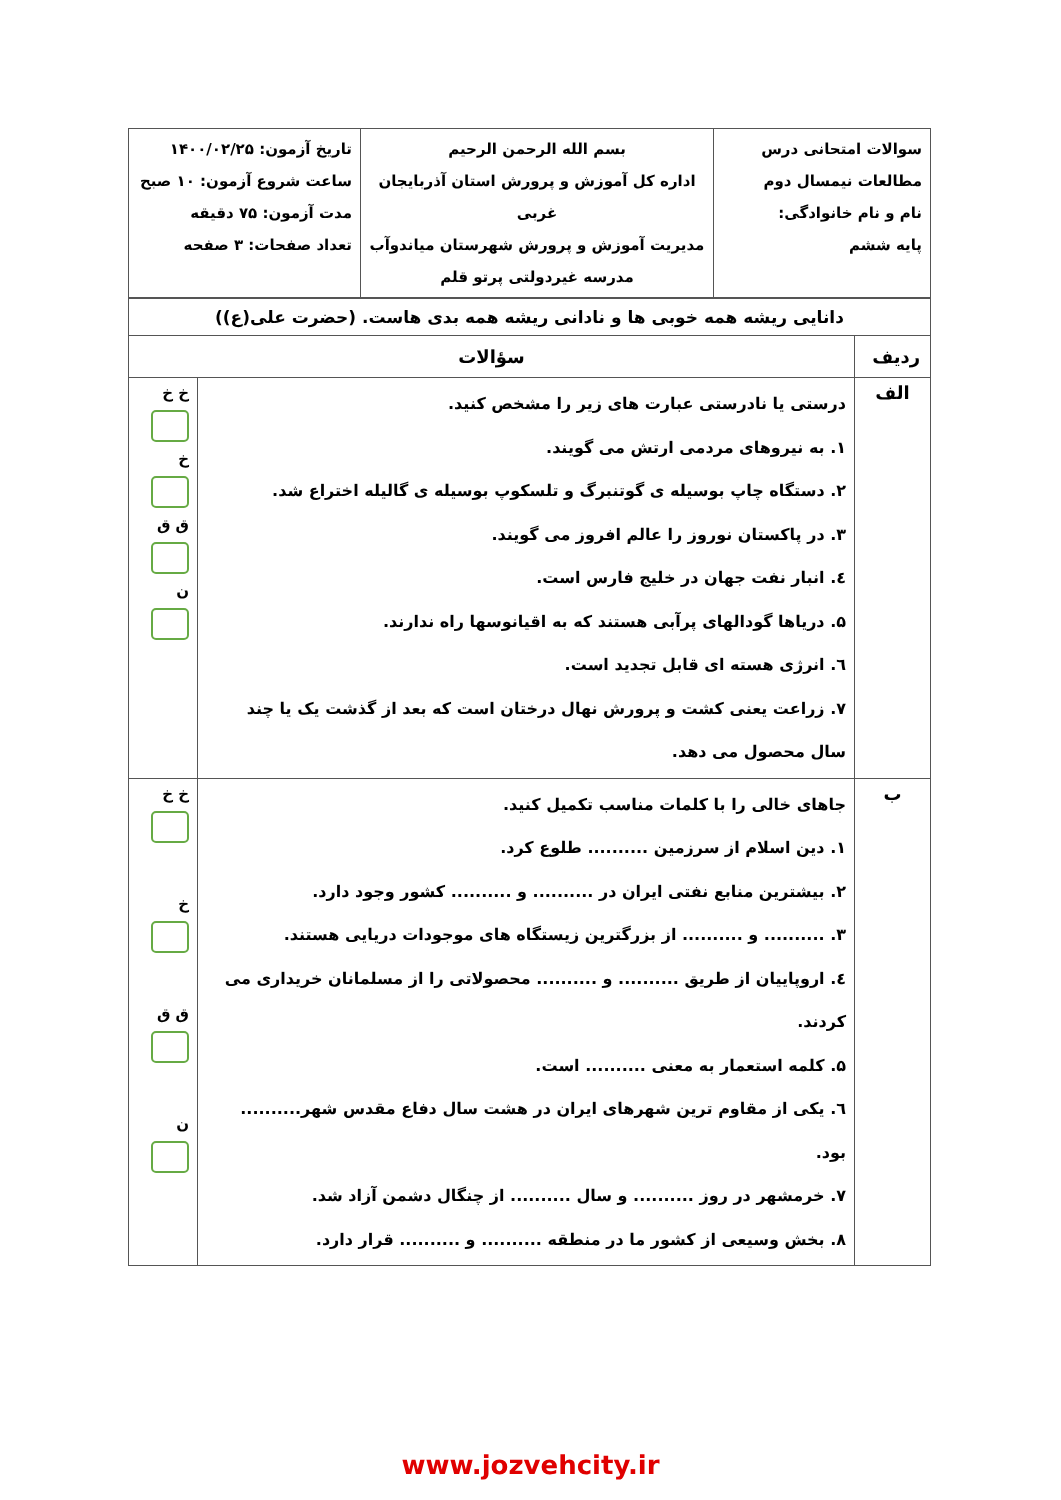| سوالات امتحانی درس مطالعات نیمسال دوم نام و نام خانوادگی: پایه ششم | بسم الله الرحمن الرحیم اداره کل آموزش و پرورش استان آذربایجان غربی مدیریت آموزش و پرورش شهرستان میاندوآب مدرسه غیردولتی پرتو قلم | تاریخ آزمون: ۱۴۰۰/۰۲/۲۵ ساعت شروع آزمون: ۱۰ صبح مدت آزمون: ۷۵ دقیقه تعداد صفحات: ۳ صفحه |
| دانایی ریشه همه خوبی ها و نادانی ریشه همه بدی هاست. (حضرت علی(ع)) | | |
| ردیف | سؤالات | |
| الف | درستی یا نادرستی عبارت های زیر را مشخص کنید. ۱. به نیروهای مردمی ارتش می گویند. ۲. دستگاه چاپ بوسیله ی گوتنبرگ و تلسکوپ بوسیله ی گالیله اختراع شد. ۳. در پاکستان نوروز را عالم افروز می گویند. ٤. انبار نفت جهان در خلیج فارس است. ۵. دریاها گودالهای پرآبی هستند که به اقیانوسها راه ندارند. ٦. انرژی هسته ای قابل تجدید است. ۷. زراعت یعنی کشت و پرورش نهال درختان است که بعد از گذشت یک یا چند سال محصول می دهد. | خ خ خ ق ق ن |
| ب | جاهای خالی را با کلمات مناسب تکمیل کنید. ۱. دین اسلام از سرزمین .......... طلوع کرد. ۲. بیشترین منابع نفتی ایران در .......... و .......... کشور وجود دارد. ۳. .......... و .......... از بزرگترین زیستگاه های موجودات دریایی هستند. ٤. اروپاییان از طریق .......... و .......... محصولاتی را از مسلمانان خریداری می کردند. ۵. کلمه استعمار به معنی .......... است. ٦. یکی از مقاوم ترین شهرهای ایران در هشت سال دفاع مقدس شهر.......... بود. ۷. خرمشهر در روز .......... و سال .......... از چنگال دشمن آزاد شد. ۸. بخش وسیعی از کشور ما در منطقه .......... و .......... قرار دارد. | خ خ خ ق ق ن |
www.jozvehcity.ir